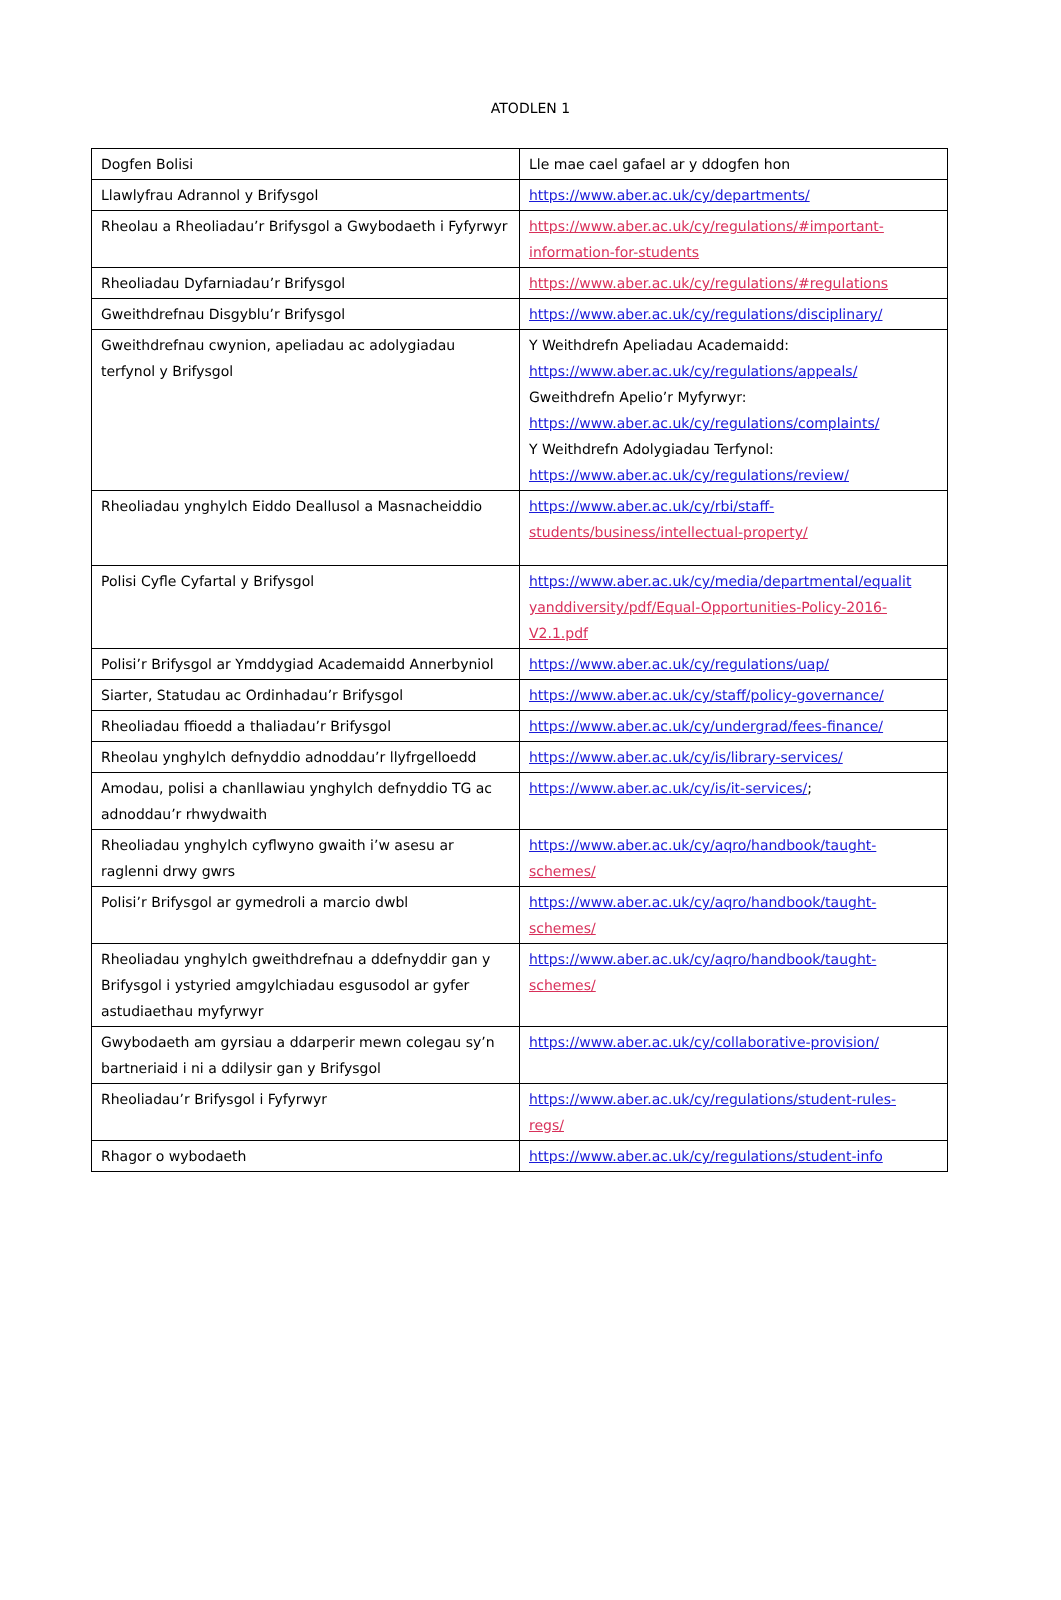ATODLEN 1
| Dogfen Bolisi | Lle mae cael gafael ar y ddogfen hon |
| Llawlyfrau Adrannol y Brifysgol | https://www.aber.ac.uk/cy/departments/ |
| Rheolau a Rheoliadau’r Brifysgol a Gwybodaeth i Fyfyrwyr | https://www.aber.ac.uk/cy/regulations/#important-information-for-students |
| Rheoliadau Dyfarniadau’r Brifysgol | https://www.aber.ac.uk/cy/regulations/#regulations |
| Gweithdrefnau Disgyblu’r Brifysgol | https://www.aber.ac.uk/cy/regulations/disciplinary/ |
| Gweithdrefnau cwynion, apeliadau ac adolygiadau terfynol y Brifysgol | Y Weithdrefn Apeliadau Academaidd: https://www.aber.ac.uk/cy/regulations/appeals/ Gweithdrefn Apelio’r Myfyrwyr: https://www.aber.ac.uk/cy/regulations/complaints/ Y Weithdrefn Adolygiadau Terfynol: https://www.aber.ac.uk/cy/regulations/review/ |
| Rheoliadau ynghylch Eiddo Deallusol a Masnacheiddio | https://www.aber.ac.uk/cy/rbi/staff- students/business/intellectual-property/ |
| Polisi Cyfle Cyfartal y Brifysgol | https://www.aber.ac.uk/cy/media/departmental/equalit yanddiversity/pdf/Equal-Opportunities-Policy-2016-V2.1.pdf |
| Polisi’r Brifysgol ar Ymddygiad Academaidd Annerbyniol | https://www.aber.ac.uk/cy/regulations/uap/ |
| Siarter, Statudau ac Ordinhadau’r Brifysgol | https://www.aber.ac.uk/cy/staff/policy-governance/ |
| Rheoliadau ffioedd a thaliadau’r Brifysgol | https://www.aber.ac.uk/cy/undergrad/fees-finance/ |
| Rheolau ynghylch defnyddio adnoddau’r llyfrgelloedd | https://www.aber.ac.uk/cy/is/library-services/ |
| Amodau, polisi a chanllawiau ynghylch defnyddio TG ac adnoddau’r rhwydwaith | https://www.aber.ac.uk/cy/is/it-services/ ; |
| Rheoliadau ynghylch cyflwyno gwaith i’w asesu ar raglenni drwy gwrs | https://www.aber.ac.uk/cy/aqro/handbook/taught- schemes/ |
| Polisi’r Brifysgol ar gymedroli a marcio dwbl | https://www.aber.ac.uk/cy/aqro/handbook/taught- schemes/ |
| Rheoliadau ynghylch gweithdrefnau a ddefnyddir gan y Brifysgol i ystyried amgylchiadau esgusodol ar gyfer astudiaethau myfyrwyr | https://www.aber.ac.uk/cy/aqro/handbook/taught- schemes/ |
| Gwybodaeth am gyrsiau a ddarperir mewn colegau sy’n bartneriaid i ni a ddilysir gan y Brifysgol | https://www.aber.ac.uk/cy/collaborative-provision/ |
| Rheoliadau’r Brifysgol i Fyfyrwyr | https://www.aber.ac.uk/cy/regulations/student-rules- regs/ |
| Rhagor o wybodaeth | https://www.aber.ac.uk/cy/regulations/student-info |